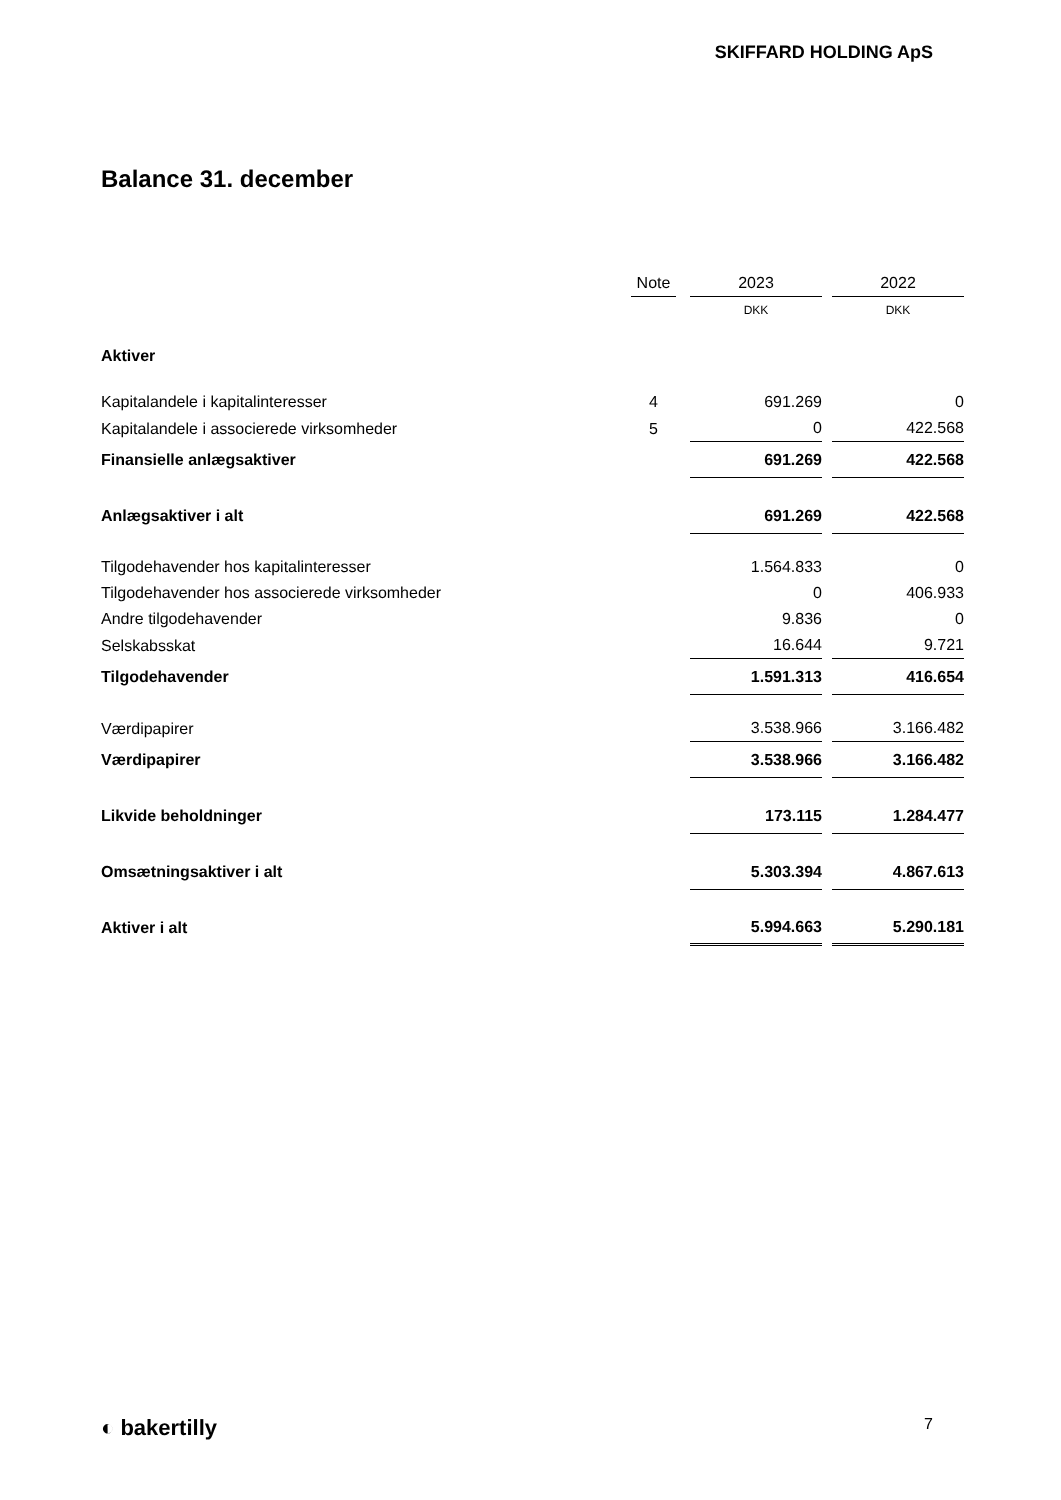SKIFFARD HOLDING ApS
Balance 31. december
| | Note | | 2023 | | 2022 |
| --- | --- | --- | --- | --- | --- |
| | | | DKK | | DKK |
| Aktiver | | | | | |
| Kapitalandele i kapitalinteresser | 4 | | 691.269 | | 0 |
| Kapitalandele i associerede virksomheder | 5 | | 0 | | 422.568 |
| Finansielle anlægsaktiver | | | 691.269 | | 422.568 |
| Anlægsaktiver i alt | | | 691.269 | | 422.568 |
| Tilgodehavender hos kapitalinteresser | | | 1.564.833 | | 0 |
| Tilgodehavender hos associerede virksomheder | | | 0 | | 406.933 |
| Andre tilgodehavender | | | 9.836 | | 0 |
| Selskabsskat | | | 16.644 | | 9.721 |
| Tilgodehavender | | | 1.591.313 | | 416.654 |
| Værdipapirer | | | 3.538.966 | | 3.166.482 |
| Værdipapirer | | | 3.538.966 | | 3.166.482 |
| Likvide beholdninger | | | 173.115 | | 1.284.477 |
| Omsætningsaktiver i alt | | | 5.303.394 | | 4.867.613 |
| Aktiver i alt | | | 5.994.663 | | 5.290.181 |
◐ bakertilly 7